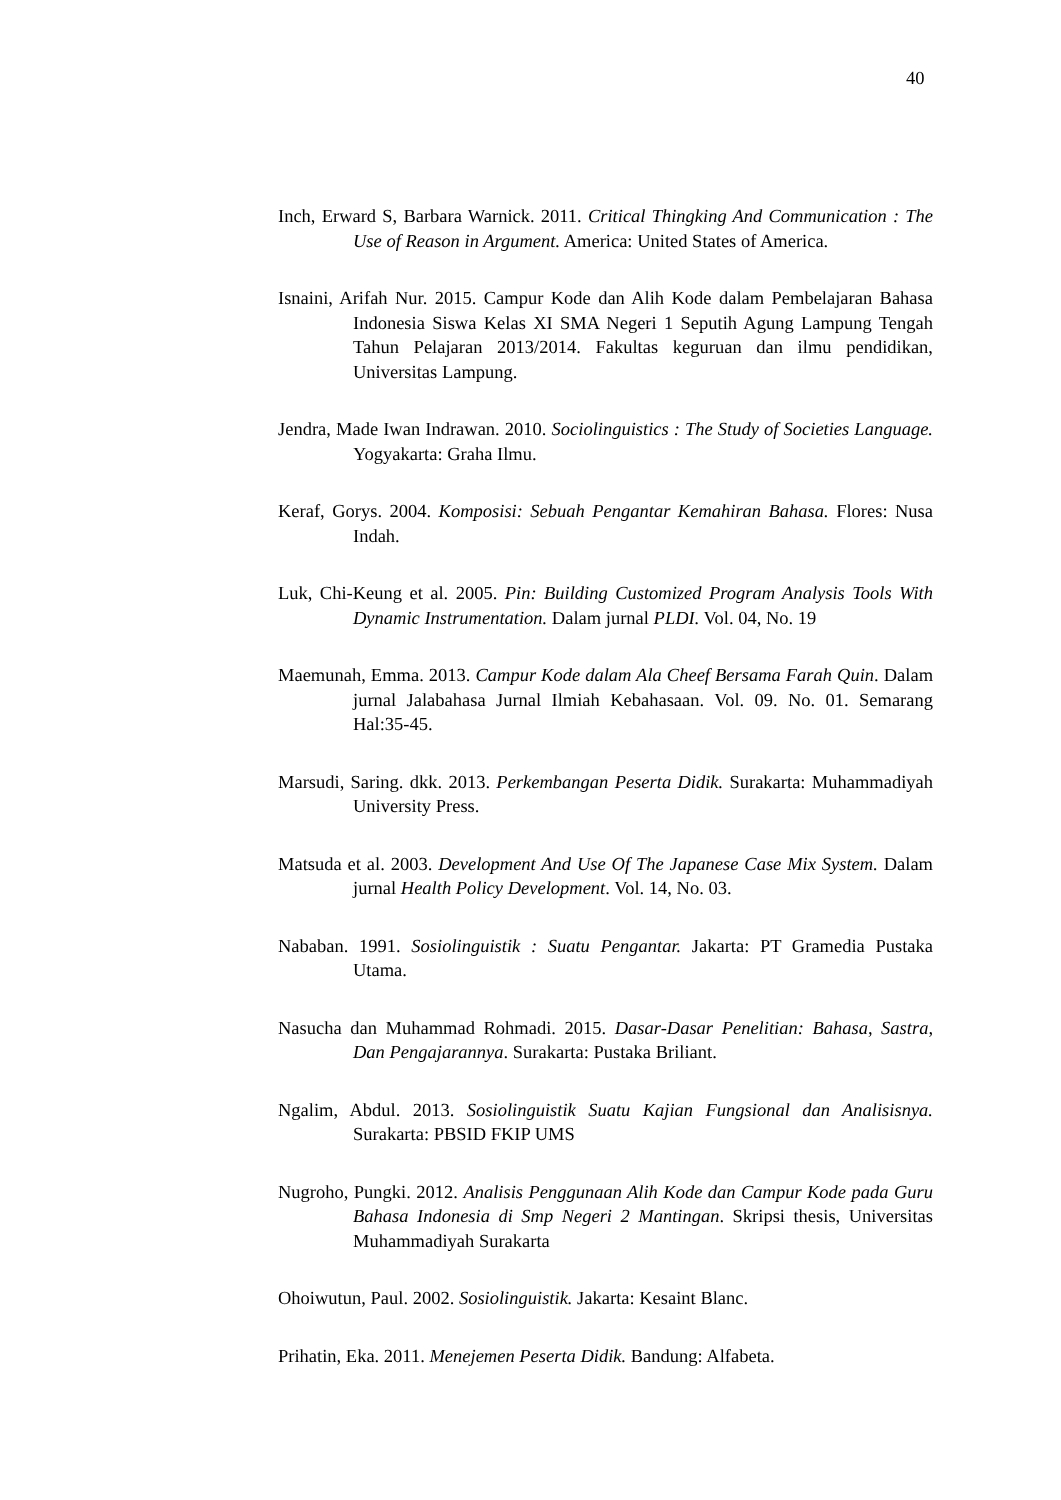40
Inch, Erward S, Barbara Warnick. 2011. Critical Thingking And Communication : The Use of Reason in Argument. America: United States of America.
Isnaini, Arifah Nur. 2015. Campur Kode dan Alih Kode dalam Pembelajaran Bahasa Indonesia Siswa Kelas XI SMA Negeri 1 Seputih Agung Lampung Tengah Tahun Pelajaran 2013/2014. Fakultas keguruan dan ilmu pendidikan, Universitas Lampung.
Jendra, Made Iwan Indrawan. 2010. Sociolinguistics : The Study of Societies Language. Yogyakarta: Graha Ilmu.
Keraf, Gorys. 2004. Komposisi: Sebuah Pengantar Kemahiran Bahasa. Flores: Nusa Indah.
Luk, Chi-Keung et al. 2005. Pin: Building Customized Program Analysis Tools With Dynamic Instrumentation. Dalam jurnal PLDI. Vol. 04, No. 19
Maemunah, Emma. 2013. Campur Kode dalam Ala Cheef Bersama Farah Quin. Dalam jurnal Jalabahasa Jurnal Ilmiah Kebahasaan. Vol. 09. No. 01. Semarang Hal:35-45.
Marsudi, Saring. dkk. 2013. Perkembangan Peserta Didik. Surakarta: Muhammadiyah University Press.
Matsuda et al. 2003. Development And Use Of The Japanese Case Mix System. Dalam jurnal Health Policy Development. Vol. 14, No. 03.
Nababan. 1991. Sosiolinguistik : Suatu Pengantar. Jakarta: PT Gramedia Pustaka Utama.
Nasucha dan Muhammad Rohmadi. 2015. Dasar-Dasar Penelitian: Bahasa, Sastra, Dan Pengajarannya. Surakarta: Pustaka Briliant.
Ngalim, Abdul. 2013. Sosiolinguistik Suatu Kajian Fungsional dan Analisisnya. Surakarta: PBSID FKIP UMS
Nugroho, Pungki. 2012. Analisis Penggunaan Alih Kode dan Campur Kode pada Guru Bahasa Indonesia di Smp Negeri 2 Mantingan. Skripsi thesis, Universitas Muhammadiyah Surakarta
Ohoiwutun, Paul. 2002. Sosiolinguistik. Jakarta: Kesaint Blanc.
Prihatin, Eka. 2011. Menejemen Peserta Didik. Bandung: Alfabeta.